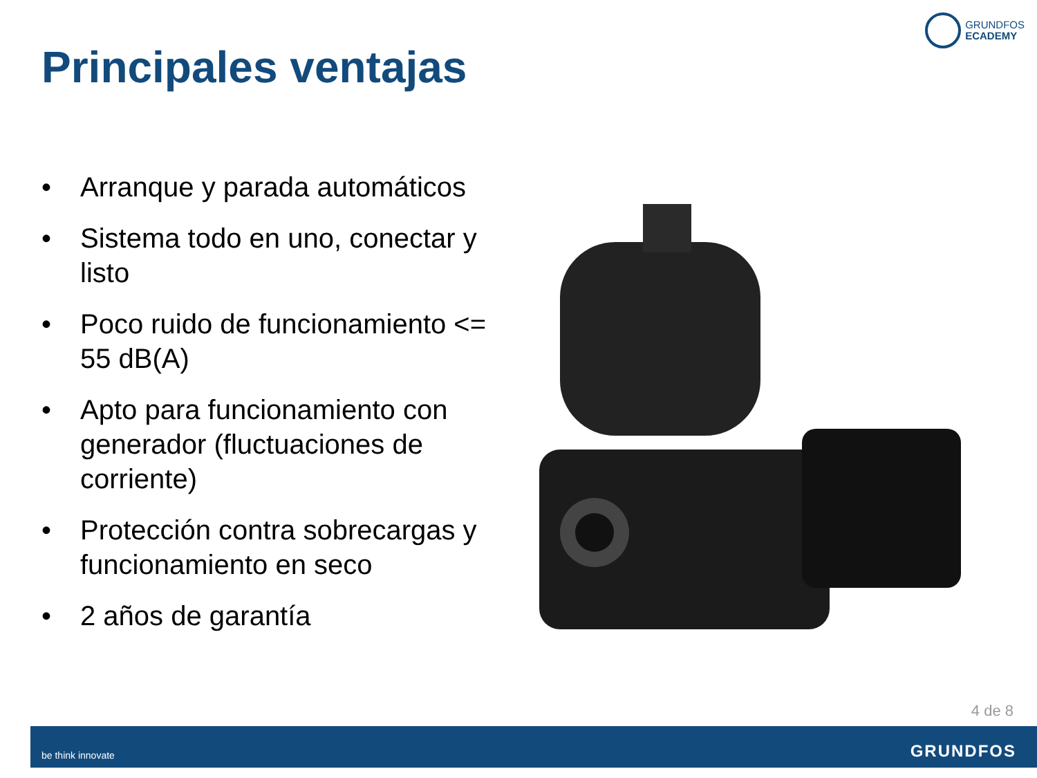GRUNDFOS
ECADEMY
Principales ventajas
• Arranque y parada automáticos
• Sistema todo en uno, conectar y listo
• Poco ruido de funcionamiento <= 55 dB(A)
• Apto para funcionamiento con generador (fluctuaciones de corriente)
• Protección contra sobrecargas y funcionamiento en seco
• 2 años de garantía
4 de 8
be think innovate GRUNDFOS